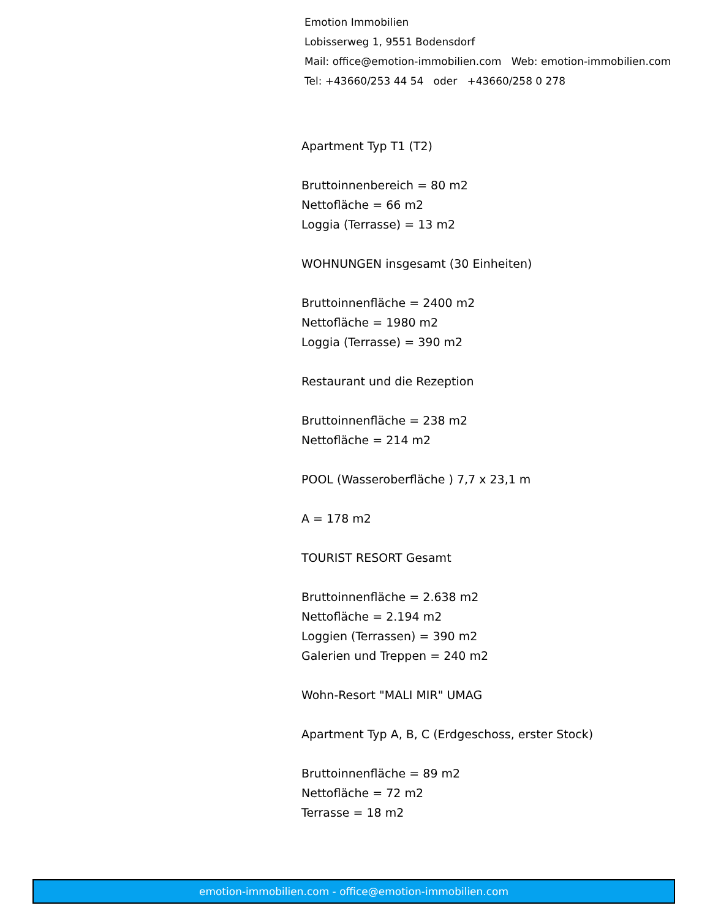Emotion Immobilien
Lobisserweg 1, 9551 Bodensdorf
Mail: office@emotion-immobilien.com Web: emotion-immobilien.com
Tel: +43660/253 44 54 oder +43660/258 0 278
Apartment Typ T1 (T2)
Bruttoinnenbereich = 80 m2
Nettofläche = 66 m2
Loggia (Terrasse) = 13 m2
WOHNUNGEN insgesamt (30 Einheiten)
Bruttoinnenfläche = 2400 m2
Nettofläche = 1980 m2
Loggia (Terrasse) = 390 m2
Restaurant und die Rezeption
Bruttoinnenfläche = 238 m2
Nettofläche = 214 m2
POOL (Wasseroberfläche ) 7,7 x 23,1 m
A = 178 m2
TOURIST RESORT Gesamt
Bruttoinnenfläche = 2.638 m2
Nettofläche = 2.194 m2
Loggien (Terrassen) = 390 m2
Galerien und Treppen = 240 m2
Wohn-Resort "MALI MIR" UMAG
Apartment Typ A, B, C (Erdgeschoss, erster Stock)
Bruttoinnenfläche = 89 m2
Nettofläche = 72 m2
Terrasse = 18 m2
emotion-immobilien.com - office@emotion-immobilien.com